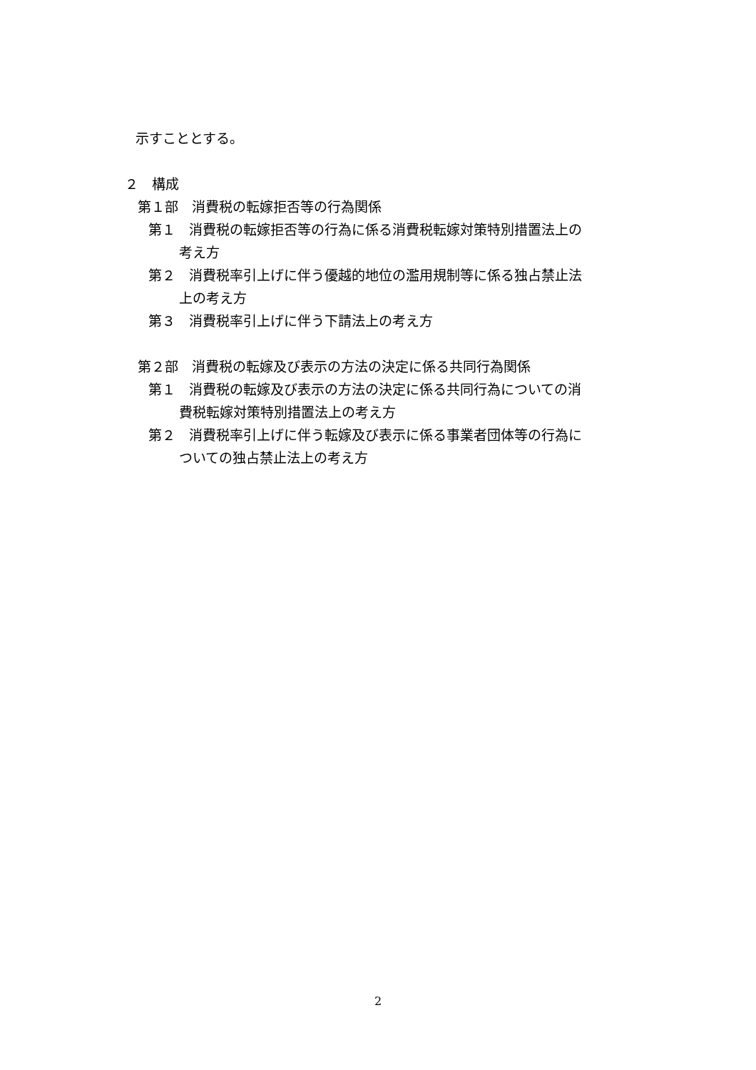示すこととする。
２　構成
第１部　消費税の転嫁拒否等の行為関係
第１　消費税の転嫁拒否等の行為に係る消費税転嫁対策特別措置法上の
考え方
第２　消費税率引上げに伴う優越的地位の濫用規制等に係る独占禁止法
上の考え方
第３　消費税率引上げに伴う下請法上の考え方
第２部　消費税の転嫁及び表示の方法の決定に係る共同行為関係
第１　消費税の転嫁及び表示の方法の決定に係る共同行為についての消
費税転嫁対策特別措置法上の考え方
第２　消費税率引上げに伴う転嫁及び表示に係る事業者団体等の行為に
ついての独占禁止法上の考え方
2